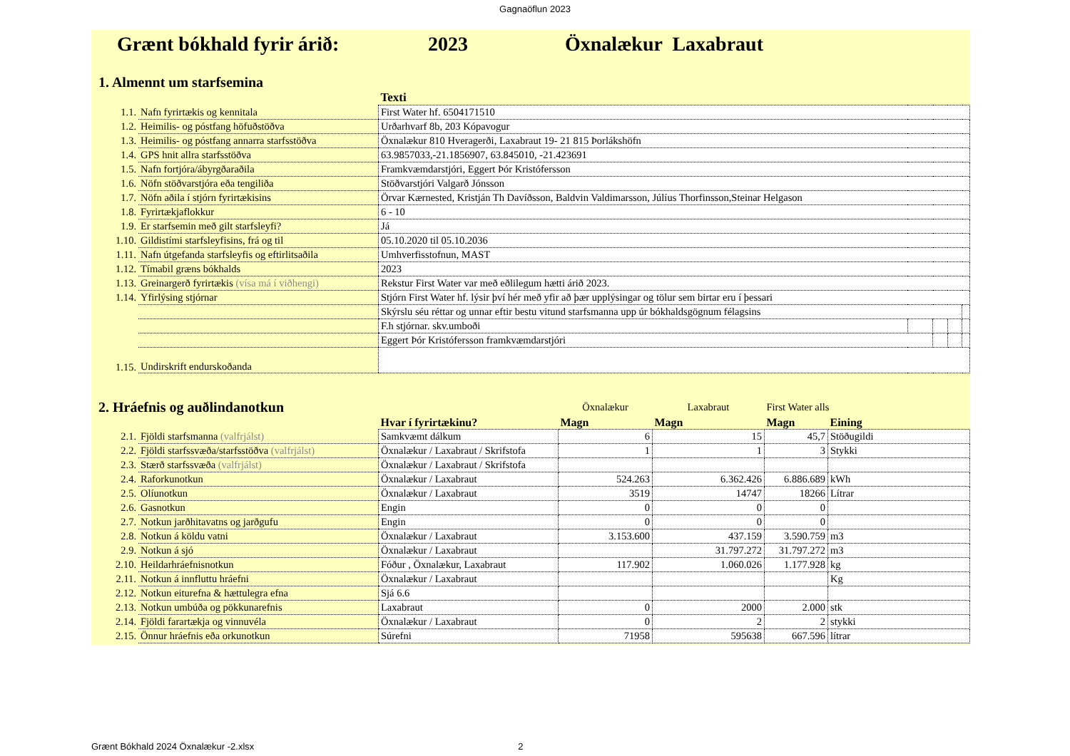Gagnaöflun 2023
Grænt bókhald fyrir árið: 2023 Öxnalækur Laxabraut
1. Almennt um starfsemina
| | | Texti | | | | |
| 1.1. | Nafn fyrirtækis og kennitala | First Water hf. 6504171510 | | | | |
| 1.2. | Heimilis- og póstfang höfuðstöðva | Urðarhvarf 8b, 203 Kópavogur | | | | |
| 1.3. | Heimilis- og póstfang annarra starfsstöðva | Öxnalækur 810 Hveragerði, Laxabraut 19- 21 815 Þorlákshöfn | | | | |
| 1.4. | GPS hnit allra starfsstöðva | 63.9857033,-21.1856907, 63.845010, -21.423691 | | | | |
| 1.5. | Nafn fortjóra/ábyrgðaraðila | Framkvæmdarstjóri, Eggert Þór Kristófersson | | | | |
| 1.6. | Nöfn stöðvarstjóra eða tengiliða | Stöðvarstjóri Valgarð Jónsson | | | | |
| 1.7. | Nöfn aðila í stjórn fyrirtækisins | Örvar Kærnested, Kristján Th Davíðsson, Baldvin Valdimarsson, Júlíus Thorfinsson,Steinar Helgason | | | | |
| 1.8. | Fyrirtækjaflokkur | 6 - 10 | | | | |
| 1.9. | Er starfsemin með gilt starfsleyfi? | Já | | | | |
| 1.10. | Gildistími starfsleyfisins, frá og til | 05.10.2020 til 05.10.2036 | | | | |
| 1.11. | Nafn útgefanda starfsleyfis og eftirlitsaðila | Umhverfisstofnun, MAST | | | | |
| 1.12. | Tímabil græns bókhalds | 2023 | | | | |
| 1.13. | Greinargerð fyrirtækis (vísa má í viðhengi) | Rekstur First Water var með eðlilegum hætti árið 2023. | | | | |
| 1.14. | Yfirlýsing stjórnar | Stjórn First Water hf. lýsir því hér með yfir að þær upplýsingar og tölur sem birtar eru í þessari | | | | |
| | | Skýrslu séu réttar og unnar eftir bestu vitund starfsmanna upp úr bókhaldsgögnum félagsins | | | | |
| | | F.h stjórnar. skv.umboði | | | | |
| | | Eggert Þór Kristófersson framkvæmdarstjóri | | | | |
| 1.15. | Undirskrift endurskoðanda | | | | | |
| 2. Hráefnis og auðlindanotkun | | | Öxnalækur | Laxabraut | First Water alls | |
| | | Hvar í fyrirtækinu? | Magn | Magn | Magn | Eining |
| 2.1. | Fjöldi starfsmanna (valfrjálst) | Samkvæmt dálkum | 6 | 15 | 45,7 | Stöðugildi |
| 2.2. | Fjöldi starfssvæða/starfsstöðva (valfrjálst) | Öxnalækur / Laxabraut / Skrifstofa | 1 | 1 | 3 | Stykki |
| 2.3. | Stærð starfssvæða (valfrjálst) | Öxnalækur / Laxabraut / Skrifstofa | | | | |
| 2.4. | Raforkunotkun | Öxnalækur / Laxabraut | 524.263 | 6.362.426 | 6.886.689 | kWh |
| 2.5. | Olíunotkun | Öxnalækur / Laxabraut | 3519 | 14747 | 18266 | Lítrar |
| 2.6. | Gasnotkun | Engin | 0 | 0 | 0 | |
| 2.7. | Notkun jarðhitavatns og jarðgufu | Engin | 0 | 0 | 0 | |
| 2.8. | Notkun á köldu vatni | Öxnalækur / Laxabraut | 3.153.600 | 437.159 | 3.590.759 | m3 |
| 2.9. | Notkun á sjó | Öxnalækur / Laxabraut | | 31.797.272 | 31.797.272 | m3 |
| 2.10. | Heildarhráefnisnotkun | Fóður , Öxnalækur, Laxabraut | 117.902 | 1.060.026 | 1.177.928 | kg |
| 2.11. | Notkun á innfluttu hráefni | Öxnalækur / Laxabraut | | | | Kg |
| 2.12. | Notkun eiturefna & hættulegra efna | Sjá 6.6 | | | | |
| 2.13. | Notkun umbúða og pökkunarefnis | Laxabraut | 0 | 2000 | 2.000 | stk |
| 2.14. | Fjöldi farartækja og vinnuvéla | Öxnalækur / Laxabraut | 0 | 2 | 2 | stykki |
| 2.15. | Önnur hráefnis eða orkunotkun | Súrefni | 71958 | 595638 | 667.596 | lítrar |
Grænt Bókhald 2024 Öxnalækur -2.xlsx 2